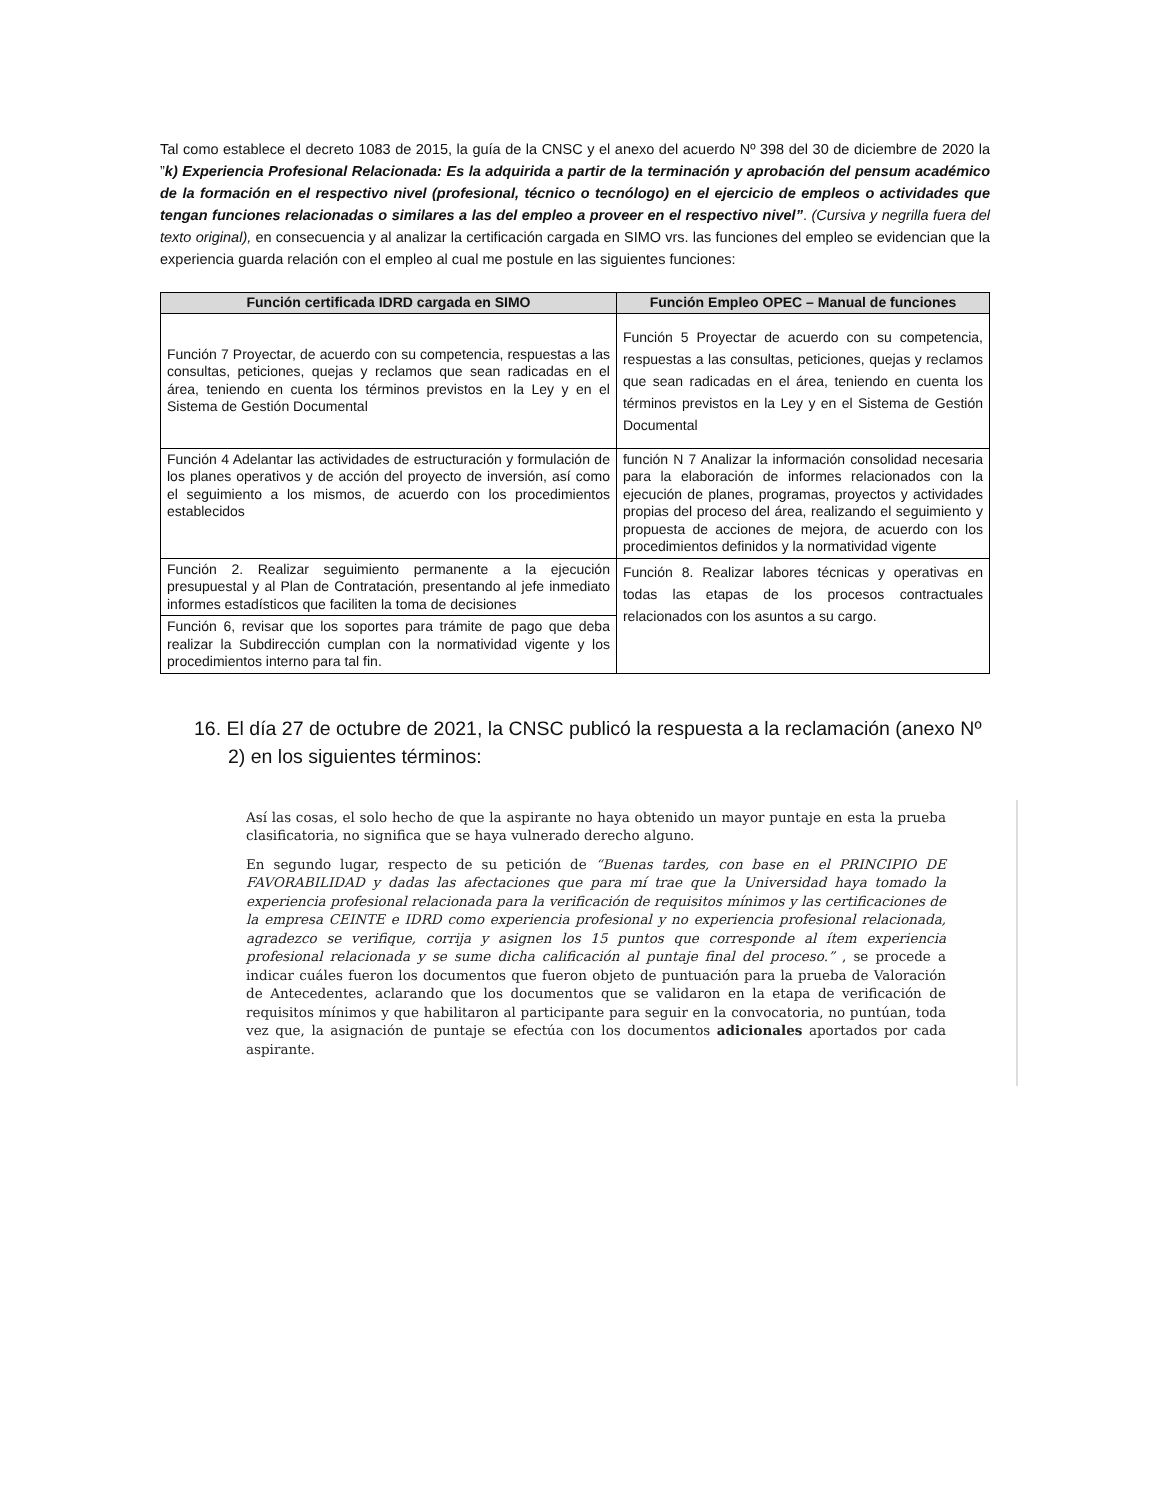Tal como establece el decreto 1083 de 2015, la guía de la CNSC y el anexo del acuerdo Nº 398 del 30 de diciembre de 2020 la ”k) Experiencia Profesional Relacionada: Es la adquirida a partir de la terminación y aprobación del pensum académico de la formación en el respectivo nivel (profesional, técnico o tecnólogo) en el ejercicio de empleos o actividades que tengan funciones relacionadas o similares a las del empleo a proveer en el respectivo nivel”. (Cursiva y negrilla fuera del texto original), en consecuencia y al analizar la certificación cargada en SIMO vrs. las funciones del empleo se evidencian que la experiencia guarda relación con el empleo al cual me postule en las siguientes funciones:
| Función certificada IDRD cargada en SIMO | Función Empleo OPEC – Manual de funciones |
| --- | --- |
| Función 7 Proyectar, de acuerdo con su competencia, respuestas a las consultas, peticiones, quejas y reclamos que sean radicadas en el área, teniendo en cuenta los términos previstos en la Ley y en el Sistema de Gestión Documental | Función 5 Proyectar de acuerdo con su competencia, respuestas a las consultas, peticiones, quejas y reclamos que sean radicadas en el área, teniendo en cuenta los términos previstos en la Ley y en el Sistema de Gestión Documental |
| Función 4 Adelantar las actividades de estructuración y formulación de los planes operativos y de acción del proyecto de inversión, así como el seguimiento a los mismos, de acuerdo con los procedimientos establecidos | función N 7 Analizar la información consolidad necesaria para la elaboración de informes relacionados con la ejecución de planes, programas, proyectos y actividades propias del proceso del área, realizando el seguimiento y propuesta de acciones de mejora, de acuerdo con los procedimientos definidos y la normatividad vigente |
| Función 2. Realizar seguimiento permanente a la ejecución presupuestal y al Plan de Contratación, presentando al jefe inmediato informes estadísticos que faciliten la toma de decisiones | Función 8. Realizar labores técnicas y operativas en todas las etapas de los procesos contractuales relacionados con los asuntos a su cargo. |
| Función 6, revisar que los soportes para trámite de pago que deba realizar la Subdirección cumplan con la normatividad vigente y los procedimientos interno para tal fin. | |
16. El día 27 de octubre de 2021, la CNSC publicó la respuesta a la reclamación (anexo Nº 2) en los siguientes términos:
Así las cosas, el solo hecho de que la aspirante no haya obtenido un mayor puntaje en esta la prueba clasificatoria, no significa que se haya vulnerado derecho alguno.
En segundo lugar, respecto de su petición de “Buenas tardes, con base en el PRINCIPIO DE FAVORABILIDAD y dadas las afectaciones que para mí trae que la Universidad haya tomado la experiencia profesional relacionada para la verificación de requisitos mínimos y las certificaciones de la empresa CEINTE e IDRD como experiencia profesional y no experiencia profesional relacionada, agradezco se verifique, corrija y asignen los 15 puntos que corresponde al ítem experiencia profesional relacionada y se sume dicha calificación al puntaje final del proceso.” , se procede a indicar cuáles fueron los documentos que fueron objeto de puntuación para la prueba de Valoración de Antecedentes, aclarando que los documentos que se validaron en la etapa de verificación de requisitos mínimos y que habilitaron al participante para seguir en la convocatoria, no puntúan, toda vez que, la asignación de puntaje se efectúa con los documentos adicionales aportados por cada aspirante.